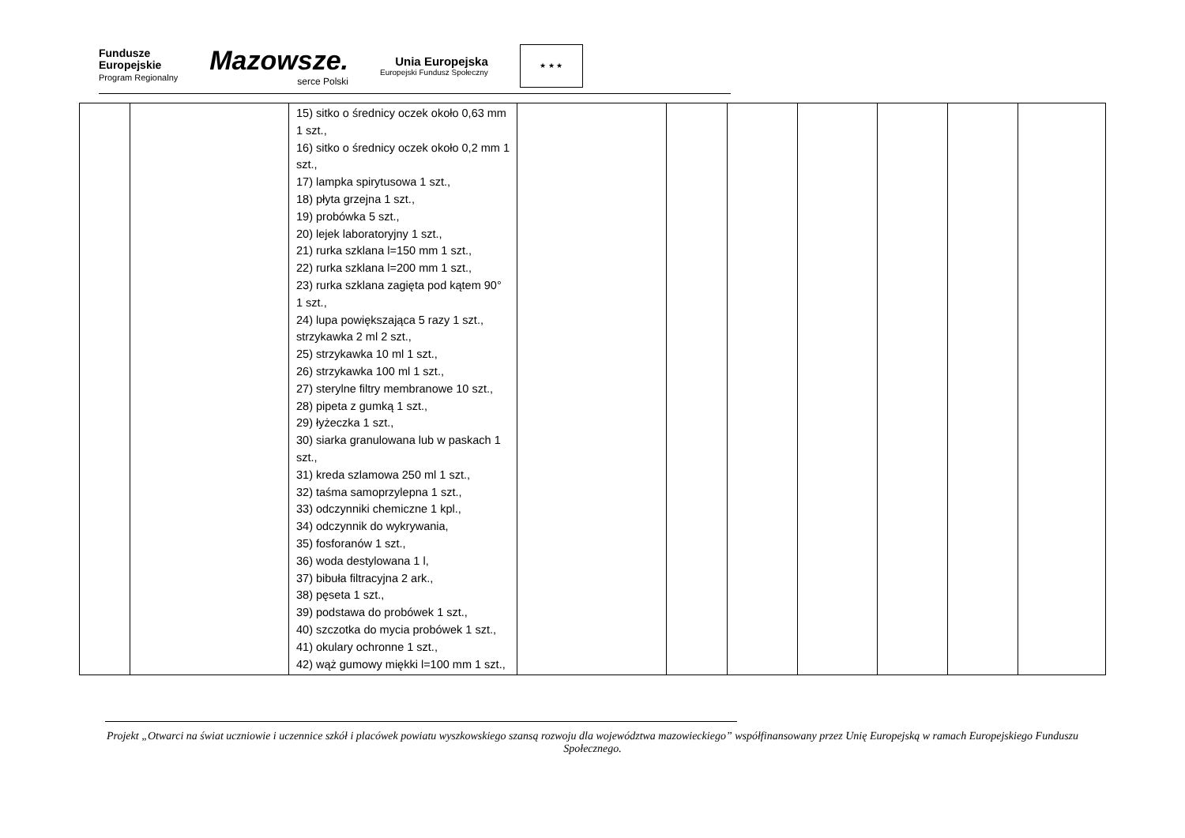Fundusze
Europejskie
Program Regionalny
Mazowsze.
serce Polski
Unia Europejska
Europejski Fundusz Społeczny
★ ★ ★
| | | 15) sitko o średnicy oczek około 0,63 mm 1 szt., 16) sitko o średnicy oczek około 0,2 mm 1 szt., 17) lampka spirytusowa 1 szt., 18) płyta grzejna 1 szt., 19) probówka 5 szt., 20) lejek laboratoryjny 1 szt., 21) rurka szklana l=150 mm 1 szt., 22) rurka szklana l=200 mm 1 szt., 23) rurka szklana zagięta pod kątem 90° 1 szt., 24) lupa powiększająca 5 razy 1 szt., strzykawka 2 ml 2 szt., 25) strzykawka 10 ml 1 szt., 26) strzykawka 100 ml 1 szt., 27) sterylne filtry membranowe 10 szt., 28) pipeta z gumką 1 szt., 29) łyżeczka 1 szt., 30) siarka granulowana lub w paskach 1 szt., 31) kreda szlamowa 250 ml 1 szt., 32) taśma samoprzylepna 1 szt., 33) odczynniki chemiczne 1 kpl., 34) odczynnik do wykrywania, 35) fosforanów 1 szt., 36) woda destylowana 1 l, 37) bibuła filtracyjna 2 ark., 38) pęseta 1 szt., 39) podstawa do probówek 1 szt., 40) szczotka do mycia probówek 1 szt., 41) okulary ochronne 1 szt., 42) wąż gumowy miękki l=100 mm 1 szt., | | | | | | | |
Projekt „Otwarci na świat uczniowie i uczennice szkół i placówek powiatu wyszkowskiego szansą rozwoju dla województwa mazowieckiego” współfinansowany przez Unię Europejską w ramach Europejskiego Funduszu Społecznego.